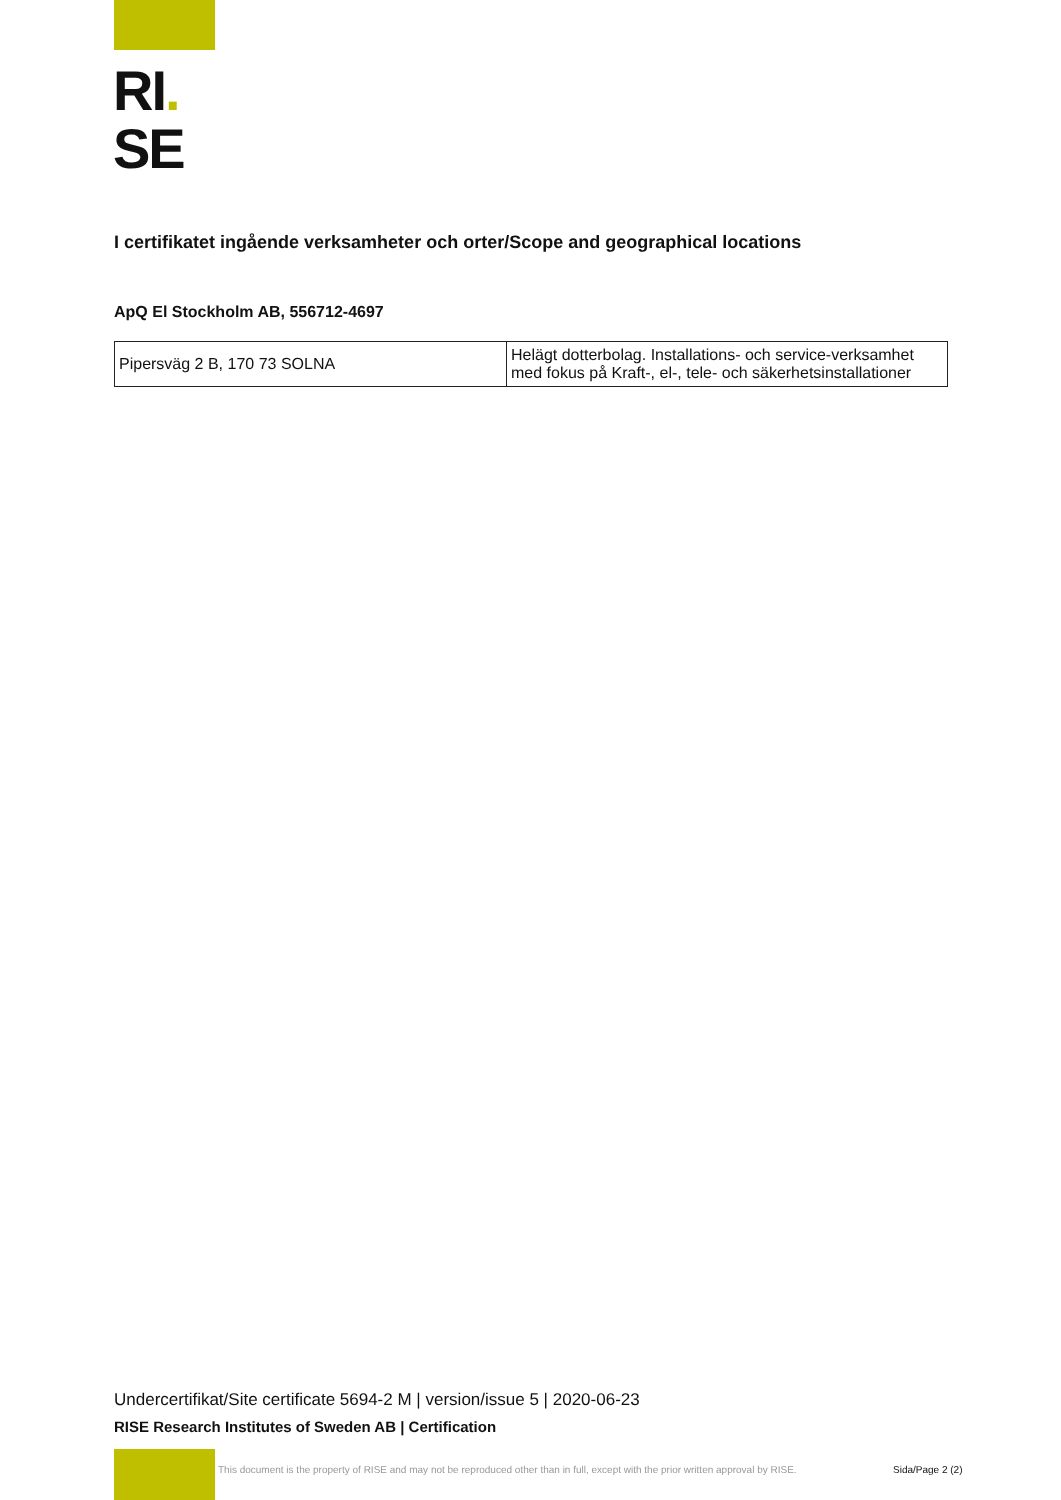RI.
SE
I certifikatet ingående verksamheter och orter/Scope and geographical locations
ApQ El Stockholm AB, 556712-4697
| Pipersväg 2 B, 170 73 SOLNA | Helägt dotterbolag. Installations- och service-verksamhet med fokus på Kraft-, el-, tele- och säkerhetsinstallationer |
Undercertifikat/Site certificate 5694-2 M | version/issue 5 | 2020-06-23
RISE Research Institutes of Sweden AB | Certification
This document is the property of RISE and may not be reproduced other than in full, except with the prior written approval by RISE.
Sida/Page 2 (2)